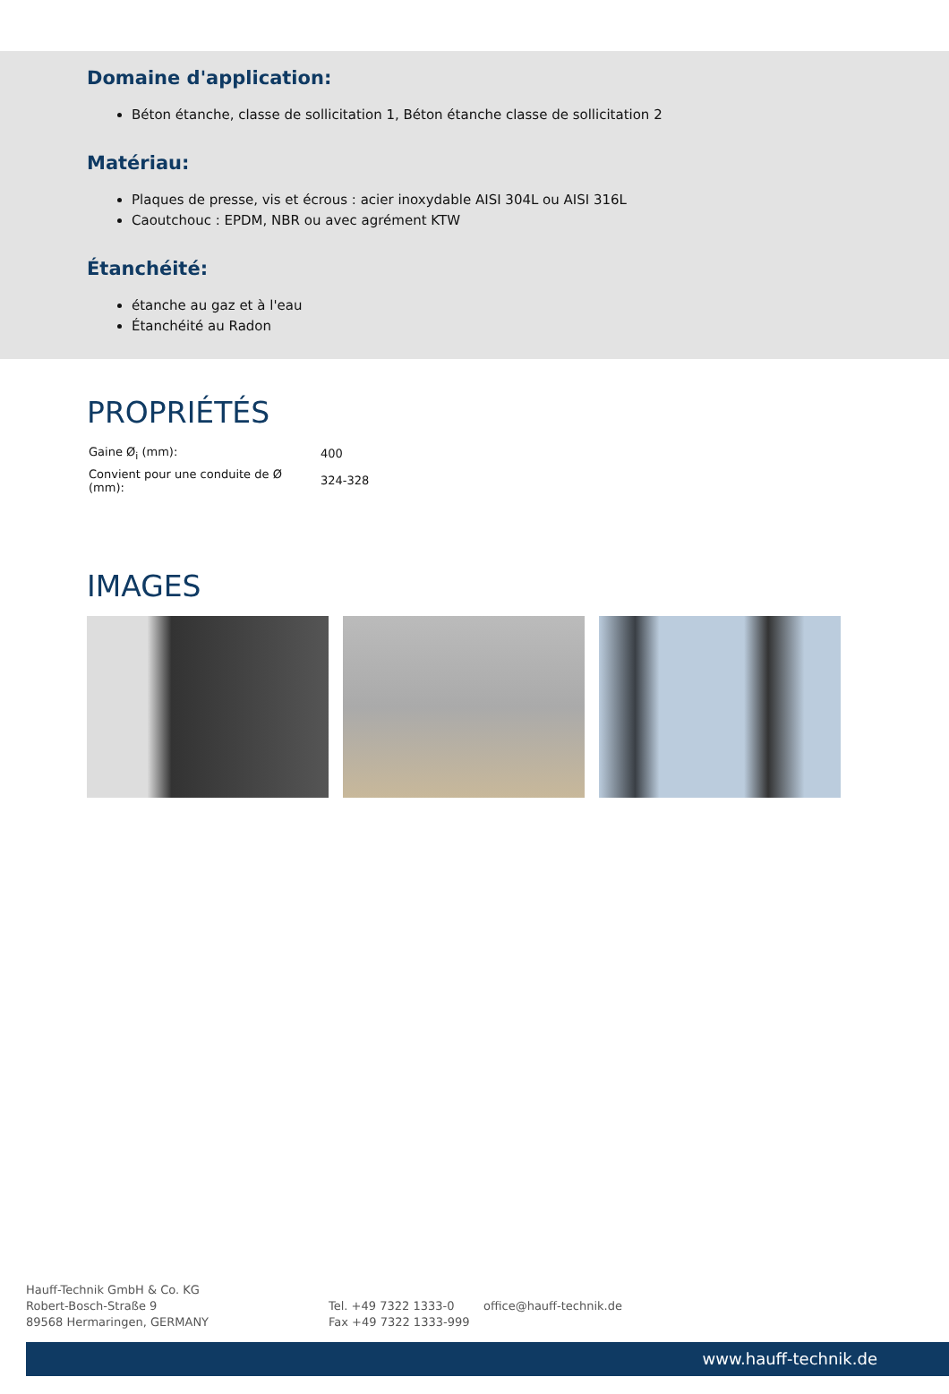Domaine d'application:
Béton étanche, classe de sollicitation 1, Béton étanche classe de sollicitation 2
Matériau:
Plaques de presse, vis et écrous : acier inoxydable AISI 304L ou AISI 316L
Caoutchouc : EPDM, NBR ou avec agrément KTW
Étanchéité:
étanche au gaz et à l'eau
Étanchéité au Radon
PROPRIÉTÉS
| Gaine Ø<sub>i</sub> (mm): | 400 |
| Convient pour une conduite de Ø (mm): | 324-328 |
IMAGES
Hauff-Technik GmbH & Co. KG
Robert-Bosch-Straße 9
89568 Hermaringen, GERMANY
Tel. +49 7322 1333-0
Fax +49 7322 1333-999
office@hauff-technik.de
www.hauff-technik.de